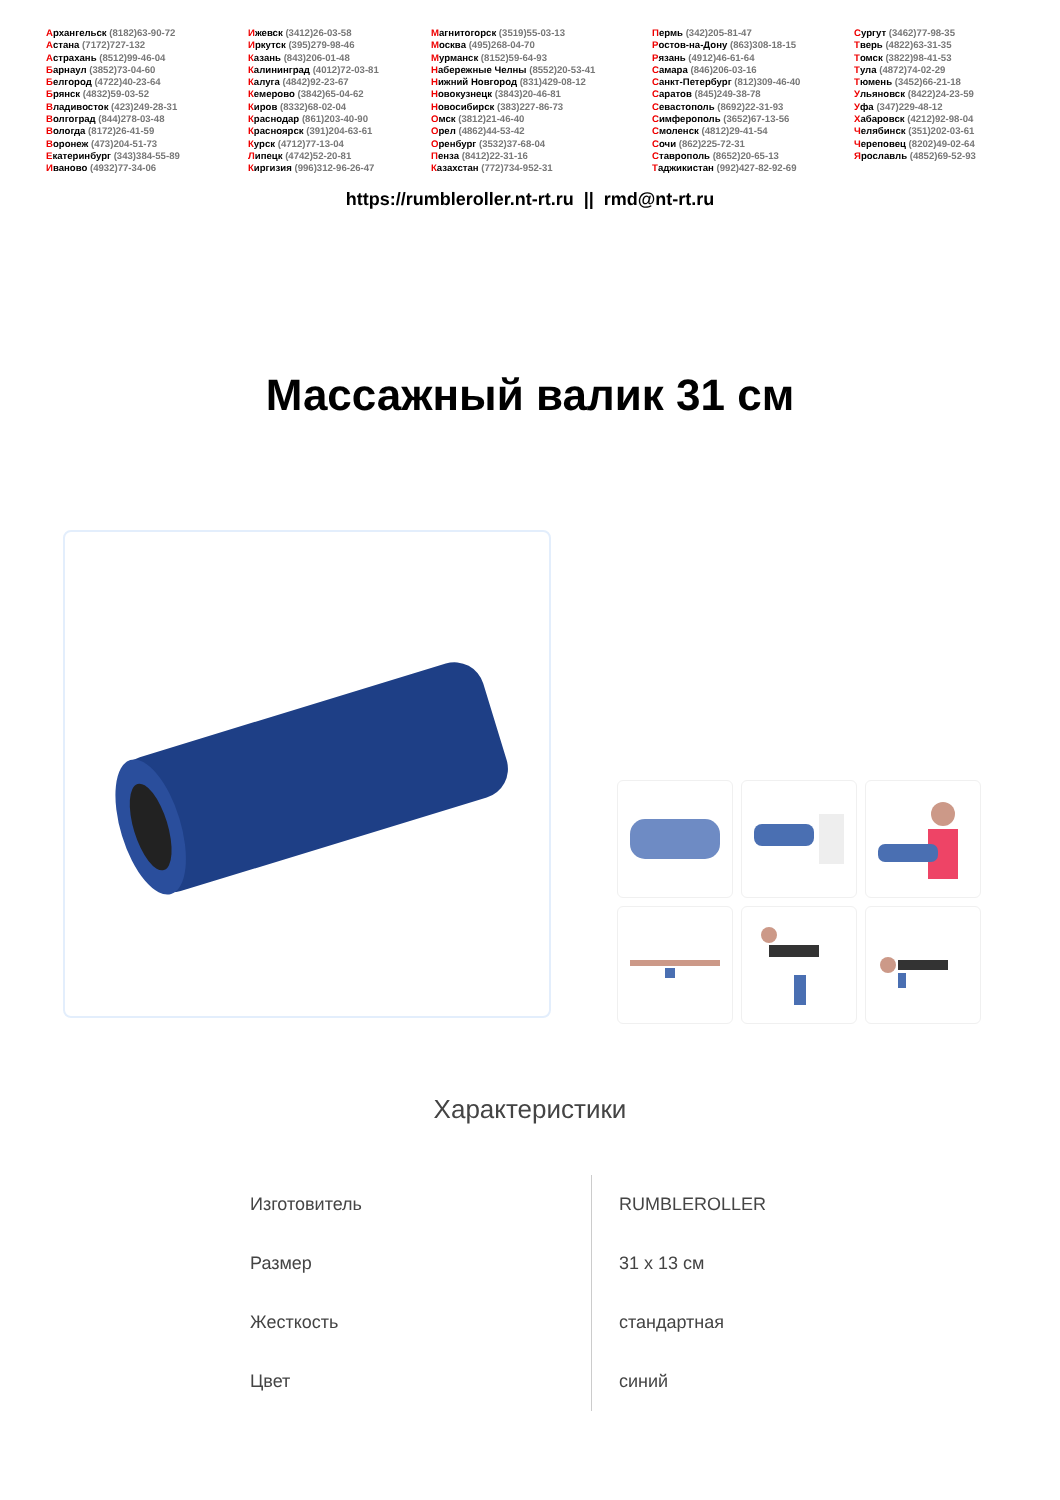Архангельск (8182)63-90-72
Астана (7172)727-132
Астрахань (8512)99-46-04
Барнаул (3852)73-04-60
Белгород (4722)40-23-64
Брянск (4832)59-03-52
Владивосток (423)249-28-31
Волгоград (844)278-03-48
Вологда (8172)26-41-59
Воронеж (473)204-51-73
Екатеринбург (343)384-55-89
Иваново (4932)77-34-06
Ижевск (3412)26-03-58
Иркутск (395)279-98-46
Казань (843)206-01-48
Калининград (4012)72-03-81
Калуга (4842)92-23-67
Кемерово (3842)65-04-62
Киров (8332)68-02-04
Краснодар (861)203-40-90
Красноярск (391)204-63-61
Курск (4712)77-13-04
Липецк (4742)52-20-81
Киргизия (996)312-96-26-47
Магнитогорск (3519)55-03-13
Москва (495)268-04-70
Мурманск (8152)59-64-93
Набережные Челны (8552)20-53-41
Нижний Новгород (831)429-08-12
Новокузнецк (3843)20-46-81
Новосибирск (383)227-86-73
Омск (3812)21-46-40
Орел (4862)44-53-42
Оренбург (3532)37-68-04
Пенза (8412)22-31-16
Казахстан (772)734-952-31
Пермь (342)205-81-47
Ростов-на-Дону (863)308-18-15
Рязань (4912)46-61-64
Самара (846)206-03-16
Санкт-Петербург (812)309-46-40
Саратов (845)249-38-78
Севастополь (8692)22-31-93
Симферополь (3652)67-13-56
Смоленск (4812)29-41-54
Сочи (862)225-72-31
Ставрополь (8652)20-65-13
Таджикистан (992)427-82-92-69
Сургут (3462)77-98-35
Тверь (4822)63-31-35
Томск (3822)98-41-53
Тула (4872)74-02-29
Тюмень (3452)66-21-18
Ульяновск (8422)24-23-59
Уфа (347)229-48-12
Хабаровск (4212)92-98-04
Челябинск (351)202-03-61
Череповец (8202)49-02-64
Ярославль (4852)69-52-93
https://rumbleroller.nt-rt.ru || rmd@nt-rt.ru
Массажный валик 31 см
Характеристики
| Изготовитель | RUMBLEROLLER |
| Размер | 31 x 13 см |
| Жесткость | стандартная |
| Цвет | синий |